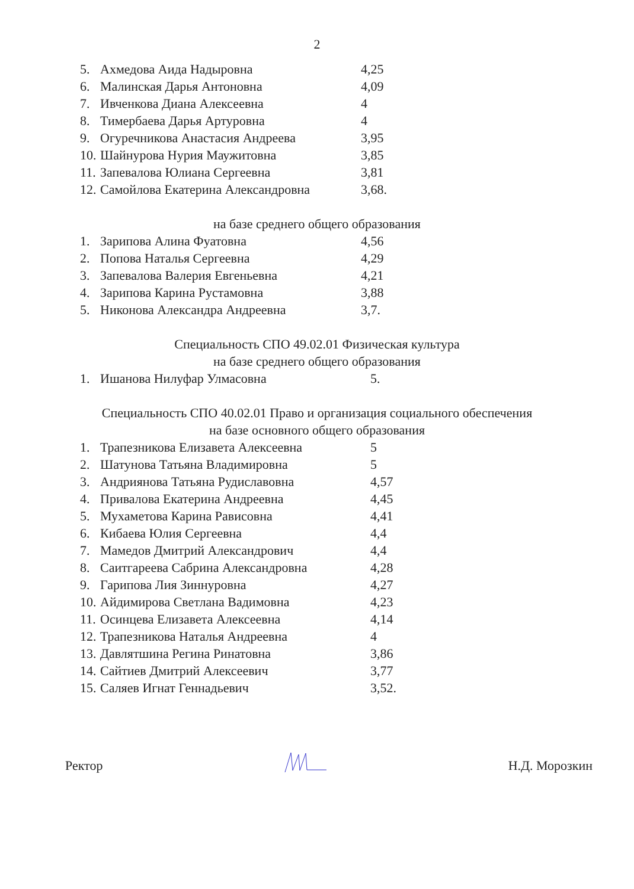2
5. Ахмедова Аида Надыровна 4,25
6. Малинская Дарья Антоновна 4,09
7. Ивченкова Диана Алексеевна 4
8. Тимербаева Дарья Артуровна 4
9. Огуречникова Анастасия Андреева 3,95
10. Шайнурова Нурия Маужитовна 3,85
11. Запевалова Юлиана Сергеевна 3,81
12. Самойлова Екатерина Александровна 3,68.
на базе среднего общего образования
1. Зарипова Алина Фуатовна 4,56
2. Попова Наталья Сергеевна 4,29
3. Запевалова Валерия Евгеньевна 4,21
4. Зарипова Карина Рустамовна 3,88
5. Никонова Александра Андреевна 3,7.
Специальность СПО 49.02.01 Физическая культура
на базе среднего общего образования
1. Ишанова Нилуфар Улмасовна 5.
Специальность СПО 40.02.01 Право и организация социального обеспечения
на базе основного общего образования
1. Трапезникова Елизавета Алексеевна 5
2. Шатунова Татьяна Владимировна 5
3. Андриянова Татьяна Рудиславовна 4,57
4. Привалова Екатерина Андреевна 4,45
5. Мухаметова Карина Рависовна 4,41
6. Кибаева Юлия Сергеевна 4,4
7. Мамедов Дмитрий Александрович 4,4
8. Саитгареева Сабрина Александровна 4,28
9. Гарипова Лия Зиннуровна 4,27
10. Айдимирова Светлана Вадимовна 4,23
11. Осинцева Елизавета Алексеевна 4,14
12. Трапезникова Наталья Андреевна 4
13. Давлятшина Регина Ринатовна 3,86
14. Сайтиев Дмитрий Алексеевич 3,77
15. Саляев Игнат Геннадьевич 3,52.
Ректор Н.Д. Морозкин